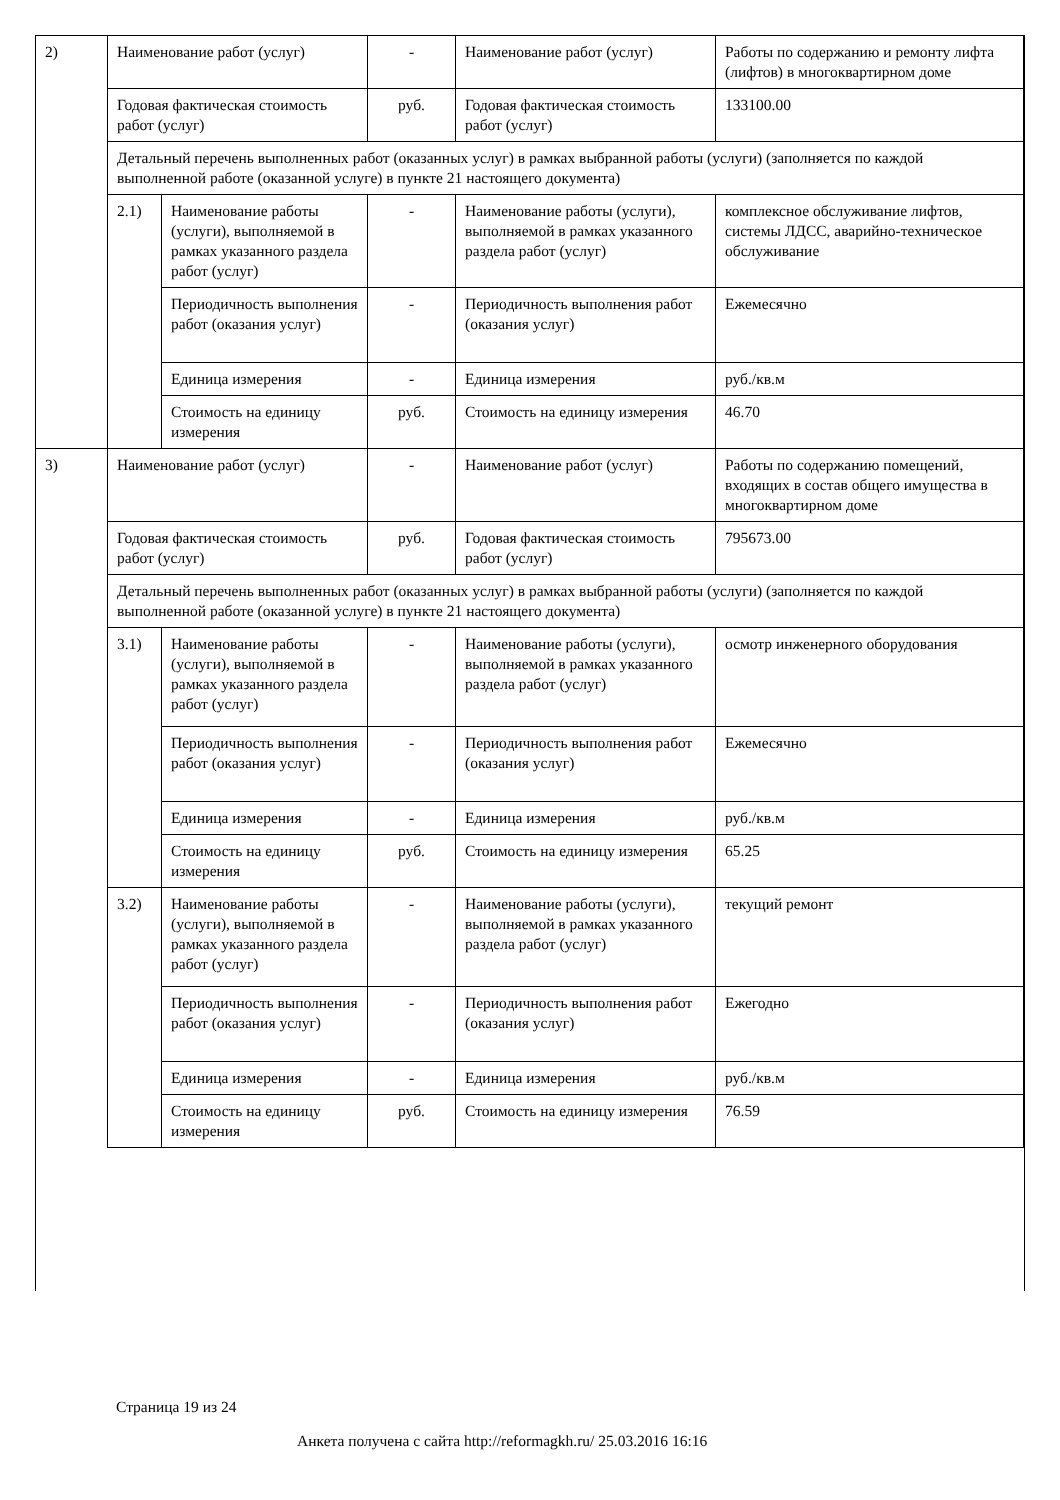| 2) | Наименование работ (услуг) | | - | Наименование работ (услуг) | Работы по содержанию и ремонту лифта (лифтов) в многоквартирном доме |
| | Годовая фактическая стоимость работ (услуг) | | руб. | Годовая фактическая стоимость работ (услуг) | 133100.00 |
| | Детальный перечень выполненных работ (оказанных услуг) в рамках выбранной работы (услуги) (заполняется по каждой выполненной работе (оказанной услуге) в пункте 21 настоящего документа) | | | | |
| | 2.1) | Наименование работы (услуги), выполняемой в рамках указанного раздела работ (услуг) | - | Наименование работы (услуги), выполняемой в рамках указанного раздела работ (услуг) | комплексное обслуживание лифтов, системы ЛДСС, аварийно-техническое обслуживание |
| | | Периодичность выполнения работ (оказания услуг) | - | Периодичность выполнения работ (оказания услуг) | Ежемесячно |
| | | Единица измерения | - | Единица измерения | руб./кв.м |
| | | Стоимость на единицу измерения | руб. | Стоимость на единицу измерения | 46.70 |
| 3) | Наименование работ (услуг) | | - | Наименование работ (услуг) | Работы по содержанию помещений, входящих в состав общего имущества в многоквартирном доме |
| | Годовая фактическая стоимость работ (услуг) | | руб. | Годовая фактическая стоимость работ (услуг) | 795673.00 |
| | Детальный перечень выполненных работ (оказанных услуг) в рамках выбранной работы (услуги) (заполняется по каждой выполненной работе (оказанной услуге) в пункте 21 настоящего документа) | | | | |
| | 3.1) | Наименование работы (услуги), выполняемой в рамках указанного раздела работ (услуг) | - | Наименование работы (услуги), выполняемой в рамках указанного раздела работ (услуг) | осмотр инженерного оборудования |
| | | Периодичность выполнения работ (оказания услуг) | - | Периодичность выполнения работ (оказания услуг) | Ежемесячно |
| | | Единица измерения | - | Единица измерения | руб./кв.м |
| | | Стоимость на единицу измерения | руб. | Стоимость на единицу измерения | 65.25 |
| | 3.2) | Наименование работы (услуги), выполняемой в рамках указанного раздела работ (услуг) | - | Наименование работы (услуги), выполняемой в рамках указанного раздела работ (услуг) | текущий ремонт |
| | | Периодичность выполнения работ (оказания услуг) | - | Периодичность выполнения работ (оказания услуг) | Ежегодно |
| | | Единица измерения | - | Единица измерения | руб./кв.м |
| | | Стоимость на единицу измерения | руб. | Стоимость на единицу измерения | 76.59 |
Страница 19 из 24
Анкета получена с сайта http://reformagkh.ru/ 25.03.2016 16:16